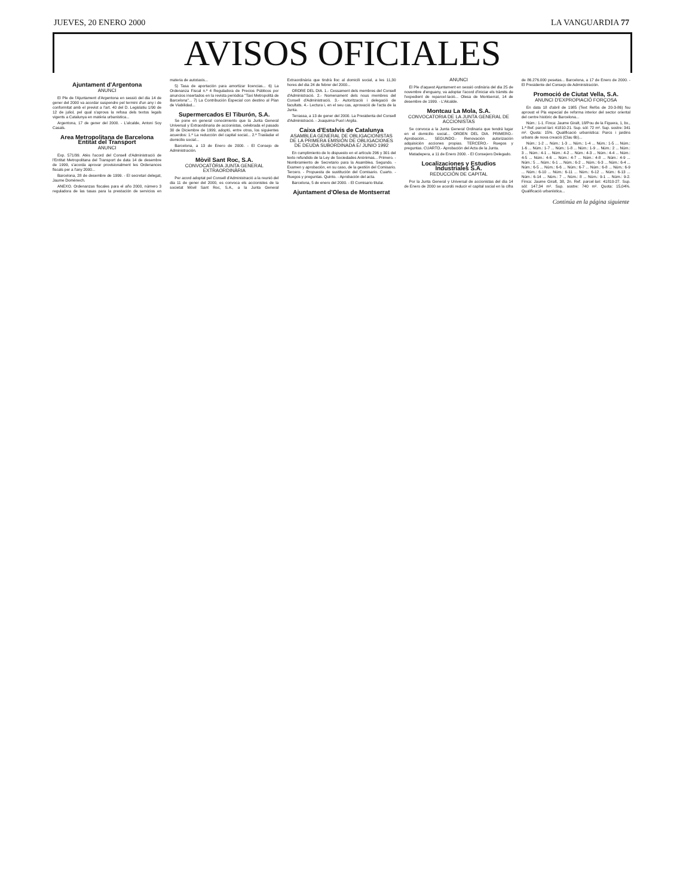JUEVES, 20 ENERO 2000 LA VANGUARDIA 77
AVISOS OFICIALES
Ajuntament d'Argentona
ANUNCI
El Ple de l'Ajuntament d'Argentona en sessió del dia 14 de gener del 2000 va acordar suspendre pel termini d'un any i de conformitat amb el previst a l'art. 40 del D. Legislatiu 1/90 de 12 de juliol, pel qual s'aprova la refosa dels textos legals vigents a Catalunya en matèria urbanística...
Argentona, 17 de gener del 2000. - L'alcalde, Antoni Soy Casals.
Area Metropolitana de Barcelona Entitat del Transport
ANUNCI
Exp. 571/99. Atès l'acord del Consell d'Administració de l'Entitat Metropolitana del Transport de data 14 de desembre de 1999, s'acorda aprovar provisionalment les Ordenances fiscals per a l'any 2000...
Barcelona, 28 de desembre de 1999. - El secretari delegat, Jaume Domènech.
ANEXO. Ordenanzas fiscales para el año 2000, número 3 reguladora de las tasas para la prestación de servicios en materia de autotaxis...
5) Tasa de aportación para amortizar licencias... 6) La Ordenanza Fiscal n.º 4 Reguladora de Precios Públicos por anuncios insertados en la revista periódica "Taxi Metropolità de Barcelona"... 7) La Contribución Especial con destino al Plan de Viabilidad...
Supermercados El Tiburón, S.A.
Se pone en general conocimiento que la Junta General Universal y Extraordinaria de accionistas, celebrada el pasado 30 de Diciembre de 1999, adoptó, entre otros, los siguientes acuerdos: 1.º La reducción del capital social... 2.º Trasladar el domicilio social...
Barcelona, a 13 de Enero de 2000. - El Consejo de Administración.
Mòvil Sant Roc, S.A.
CONVOCATÒRIA JUNTA GENERAL EXTRAORDINÀRIA
Per acord adoptat pel Consell d'Administració a la reunió del dia 11 de gener del 2000, es convoca els accionistes de la societat Mòvil Sant Roc, S.A., a la Junta General Extraordinària que tindrà lloc al domicili social, a les 11,30 hores del dia 24 de febrer del 2000...
ORDRE DEL DIA. 1.- Cessament dels membres del Consell d'Administració. 2.- Nomenament dels nous membres del Consell d'Administració. 3.- Autorització i delegació de facultats. 4.- Lectura i, en el seu cas, aprovació de l'acta de la Junta.
Terrassa, a 13 de gener del 2000. La Presidenta del Consell d'Administració. - Joaquima Puol i Argila.
Caixa d'Estalvis de Catalunya
ASAMBLEA GENERAL DE OBLIGACIONISTAS DE LA PRIMERA EMISIÓN DE OBLIGACIONES DE DEUDA SUBORDINADA E/ JUNIO 1992
En cumplimiento de lo dispuesto en el artículo 296 y 301 del texto refundido de la Ley de Sociedades Anónimas... Primero. - Nombramiento de Secretario para la Asamblea. Segundo. - Examen y aprobación, en su caso, de la gestión del Comisario. Tercero. - Propuesta de sustitución del Comisario. Cuarto. - Ruegos y preguntas. Quinto. - Aprobación del acta.
Barcelona, 5 de enero del 2000. - El Comisario titular.
Ajuntament d'Olesa de Montserrat
ANUNCI
El Ple d'aquest Ajuntament en sessió ordinària del dia 25 de novembre d'enguany, va adoptar l'acord d'iniciar els tràmits de l'expedient de reparcel·lació... Olesa de Montserrat, 14 de desembre de 1999. - L'Alcalde.
Montcau La Mola, S.A.
CONVOCATORIA DE LA JUNTA GENERAL DE ACCIONISTAS
Se convoca a la Junta General Ordinaria que tendrá lugar en el domicilio social... ORDEN DEL DIA. PRIMERO.- Aprobación... SEGUNDO.- Renovación autorización adquisición acciones propias. TERCERO.- Ruegos y preguntas. CUARTO.- Aprobación del Acta de la Junta.
Matadepera, a 11 de Enero 2000. - El Consejero Delegado.
Localizaciones y Estudios Industriales S.A.
REDUCCIÓN DE CAPITAL
Por la Junta General y Universal de accionistas del día 14 de Enero de 2000 se acordó reducir el capital social en la cifra de 86.276.000 pesetas... Barcelona, a 17 de Enero de 2000. - El Presidente del Consejo de Administración.
Promoció de Ciutat Vella, S.A.
ANUNCI D'EXPROPIACIÓ FORÇOSA
En data 18 d'abril de 1985 (Text Refós de 20-3-86) fou aprovat el Pla especial de reforma interior del sector oriental del centre històric de Barcelona...
Núm.: 1-1. Finca: Jaume Giralt, 18/Pou de la Figuera, 1, bx., 1.ª Ref. parcel·lari: 41810-21. Sup. sòl: 72 m². Sup. sostre: 341 m². Quota: 15%. Qualificació urbanística: Parcs i jardins urbans de nova creació (Clau 6b)...
Núm.: 1-2 ... Núm.: 1-3 ... Núm.: 1-4 ... Núm.: 1-5 ... Núm.: 1-6 ... Núm.: 1-7 ... Núm.: 1-8 ... Núm.: 1-9 ... Núm.: 2 ... Núm.: 3 ... Núm.: 4-1 ... Núm.: 4-2 ... Núm.: 4-3 ... Núm.: 4-4 ... Núm.: 4-5 ... Núm.: 4-6 ... Núm.: 4-7 ... Núm.: 4-8 ... Núm.: 4-9 ... Núm.: 5 ... Núm.: 6-1 ... Núm.: 6-2 ... Núm.: 6-3 ... Núm.: 6-4 ... Núm.: 6-5 ... Núm.: 6-6 ... Núm.: 6-7 ... Núm.: 6-8 ... Núm.: 6-9 ... Núm.: 6-10 ... Núm.: 6-11 ... Núm.: 6-12 ... Núm.: 6-13 ... Núm.: 6-14 ... Núm.: 7 ... Núm.: 8 ... Núm.: 9-1 ... Núm.: 9-2. Finca: Jaume Giralt, 38, 2n. Ref. parcel·lari: 41810-27. Sup. sòl: 147,34 m². Sup. sostre: 740 m². Quota: 15,04%. Qualificació urbanística...
Continúa en la página siguiente